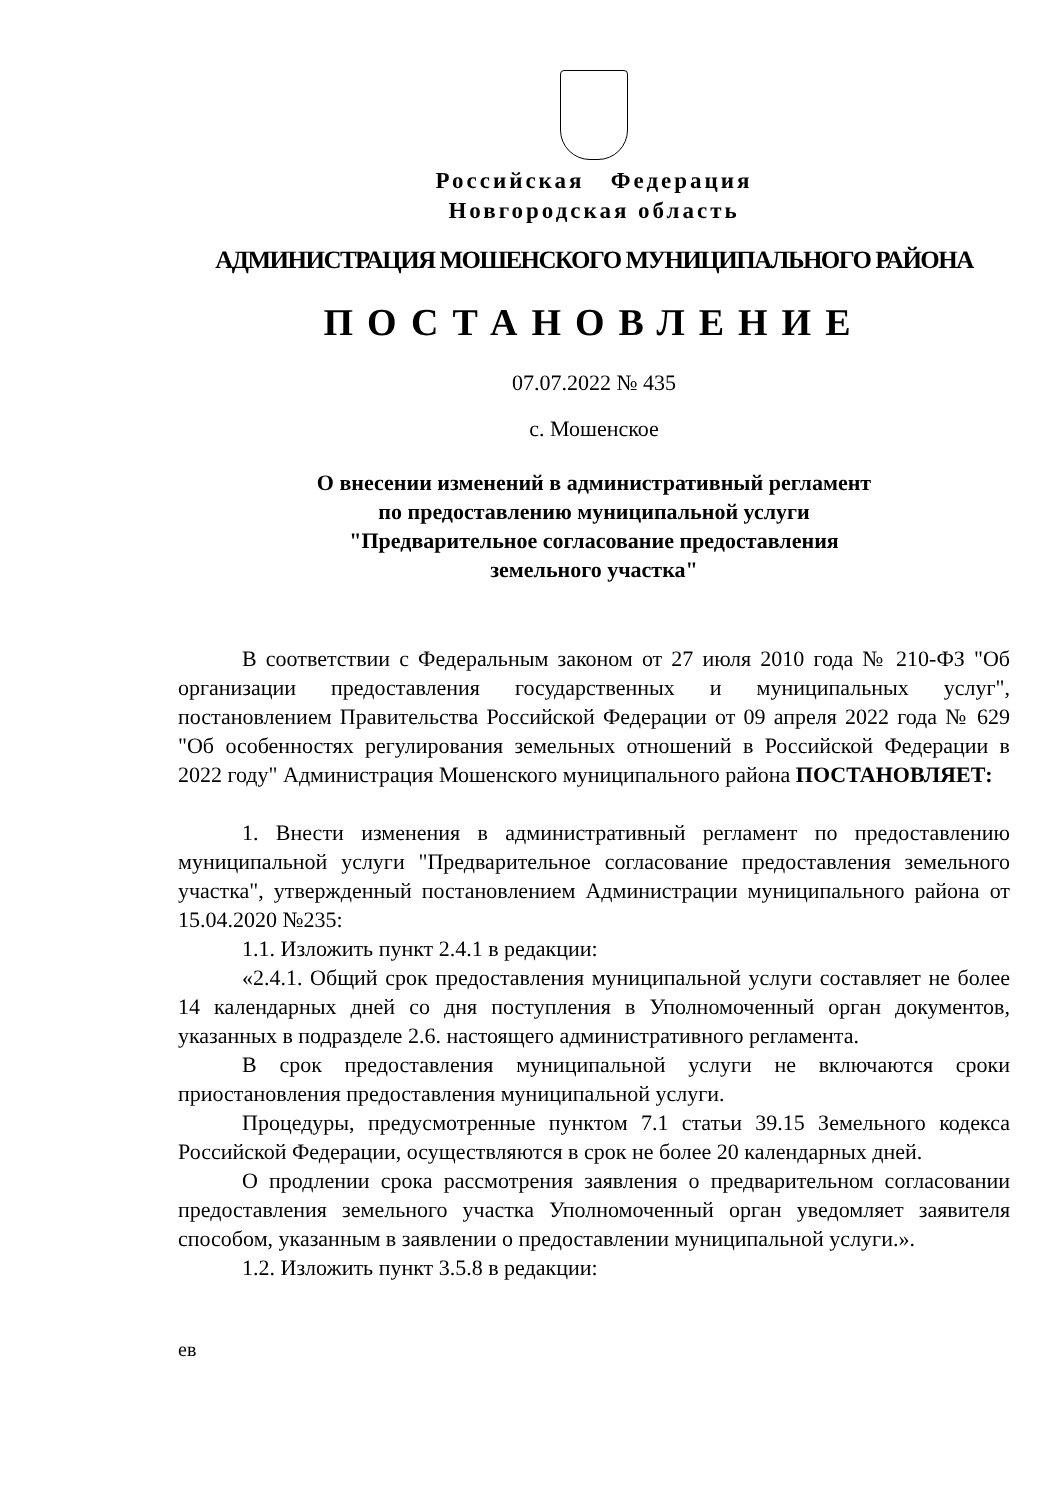Российская Федерация
Новгородская область
АДМИНИСТРАЦИЯ МОШЕНСКОГО МУНИЦИПАЛЬНОГО РАЙОНА
ПОСТАНОВЛЕНИЕ
07.07.2022 № 435
с. Мошенское
О внесении изменений в административный регламент
по предоставлению муниципальной услуги
"Предварительное согласование предоставления
земельного участка"
В соответствии с Федеральным законом от 27 июля 2010 года № 210-ФЗ "Об организации предоставления государственных и муниципальных услуг", постановлением Правительства Российской Федерации от 09 апреля 2022 года № 629 "Об особенностях регулирования земельных отношений в Российской Федерации в 2022 году" Администрация Мошенского муниципального района ПОСТАНОВЛЯЕТ:
1. Внести изменения в административный регламент по предоставлению муниципальной услуги "Предварительное согласование предоставления земельного участка", утвержденный постановлением Администрации муниципального района от 15.04.2020 №235:
1.1. Изложить пункт 2.4.1 в редакции:
«2.4.1. Общий срок предоставления муниципальной услуги составляет не более 14 календарных дней со дня поступления в Уполномоченный орган документов, указанных в подразделе 2.6. настоящего административного регламента.
В срок предоставления муниципальной услуги не включаются сроки приостановления предоставления муниципальной услуги.
Процедуры, предусмотренные пунктом 7.1 статьи 39.15 Земельного кодекса Российской Федерации, осуществляются в срок не более 20 календарных дней.
О продлении срока рассмотрения заявления о предварительном согласовании предоставления земельного участка Уполномоченный орган уведомляет заявителя способом, указанным в заявлении о предоставлении муниципальной услуги.».
1.2. Изложить пункт 3.5.8 в редакции:
ев